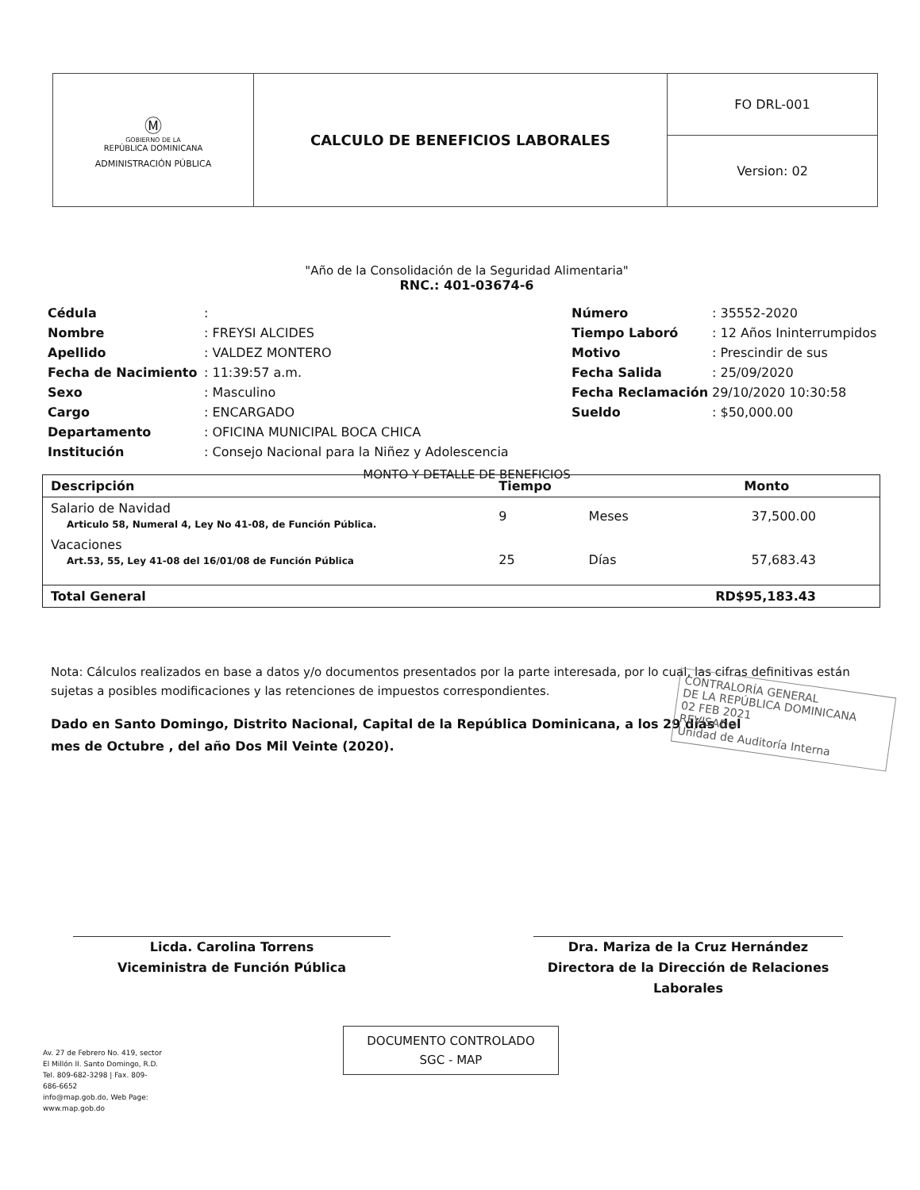| Ⓜ GOBIERNO DE LA REPÚBLICA DOMINICANA ADMINISTRACIÓN PÚBLICA | CALCULO DE BENEFICIOS LABORALES | FO DRL-001 |
| | | Version: 02 |
"Año de la Consolidación de la Seguridad Alimentaria"
RNC.: 401-03674-6
| Cédula | : |
| Nombre | : FREYSI ALCIDES |
| Apellido | : VALDEZ MONTERO |
| Fecha de Nacimiento | : 11:39:57 a.m. |
| Sexo | : Masculino |
| Cargo | : ENCARGADO |
| Departamento | : OFICINA MUNICIPAL BOCA CHICA |
| Institución | : Consejo Nacional para la Niñez y Adolescencia |
| Número | : 35552-2020 |
| Tiempo Laboró | : 12 Años Ininterrumpidos |
| Motivo | : Prescindir de sus |
| Fecha Salida | : 25/09/2020 |
| Fecha Reclamación | 29/10/2020 10:30:58 |
| Sueldo | : $50,000.00 |
MONTO Y DETALLE DE BENEFICIOS
| Descripción | Tiempo | | Monto |
| --- | --- | --- | --- |
| Salario de Navidad Articulo 58, Numeral 4, Ley No 41-08, de Función Pública. | 9 | Meses | 37,500.00 |
| Vacaciones Art.53, 55, Ley 41-08 del 16/01/08 de Función Pública | 25 | Días | 57,683.43 |
| Total General | | | RD$95,183.43 |
Nota: Cálculos realizados en base a datos y/o documentos presentados por la parte interesada, por lo cual, las cifras definitivas están sujetas a posibles modificaciones y las retenciones de impuestos correspondientes.
Dado en Santo Domingo, Distrito Nacional, Capital de la República Dominicana, a los 29 días del mes de Octubre , del año Dos Mil Veinte (2020).
CONTRALORÍA GENERAL
DE LA REPÚBLICA DOMINICANA
02 FEB 2021
REVISADO
Unidad de Auditoría Interna
Licda. Carolina Torrens
Viceministra de Función Pública
Dra. Mariza de la Cruz Hernández
Directora de la Dirección de Relaciones Laborales
Av. 27 de Febrero No. 419, sector El Millón II. Santo Domingo, R.D.
Tel. 809-682-3298 | Fax. 809-686-6652
info@map.gob.do, Web Page: www.map.gob.do
DOCUMENTO CONTROLADO
SGC - MAP